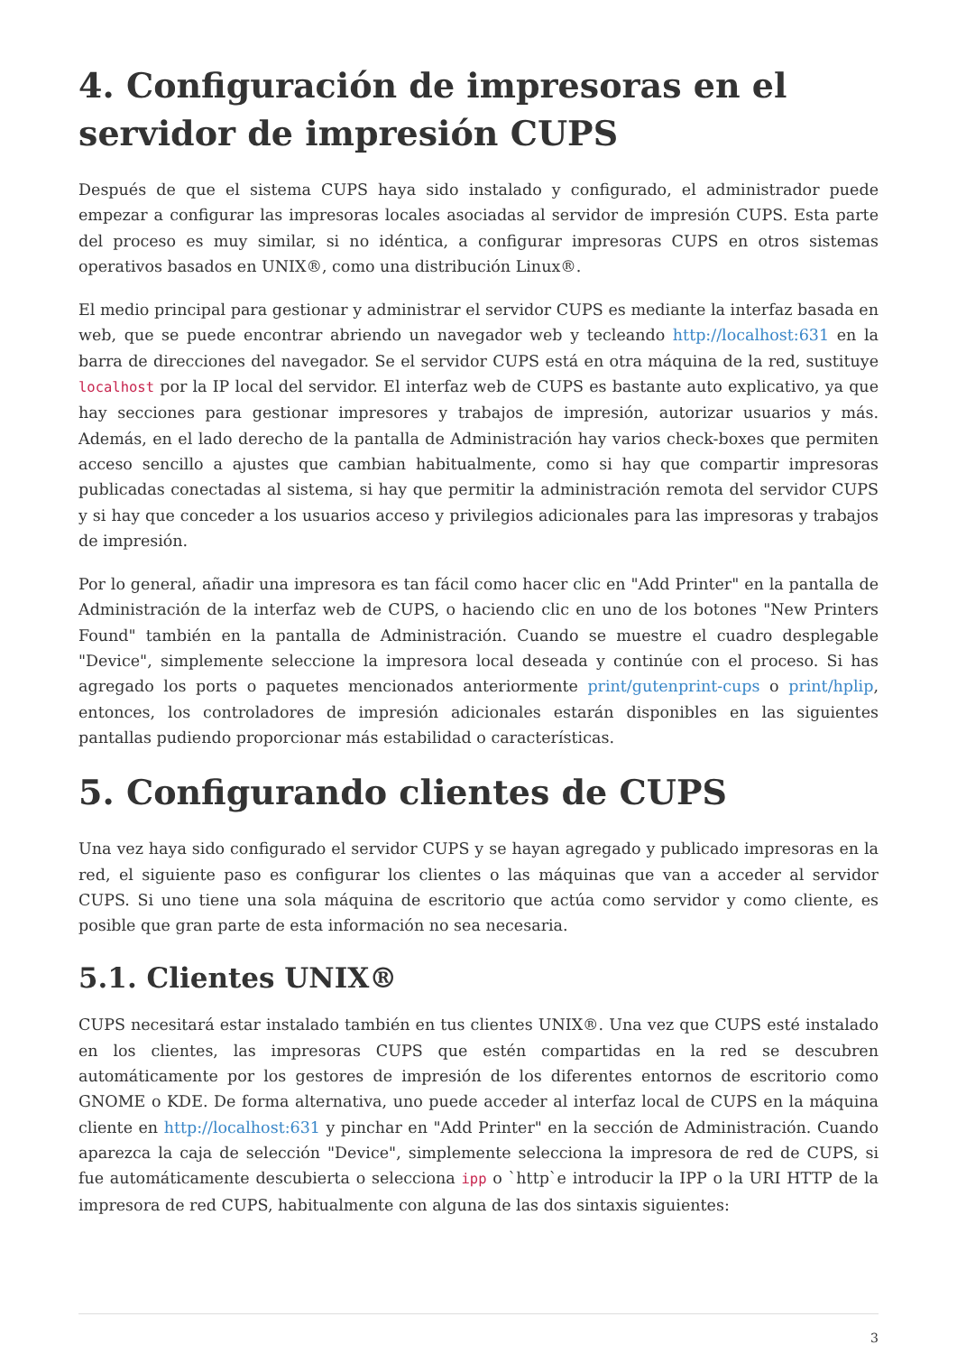4. Configuración de impresoras en el servidor de impresión CUPS
Después de que el sistema CUPS haya sido instalado y configurado, el administrador puede empezar a configurar las impresoras locales asociadas al servidor de impresión CUPS. Esta parte del proceso es muy similar, si no idéntica, a configurar impresoras CUPS en otros sistemas operativos basados en UNIX®, como una distribución Linux®.
El medio principal para gestionar y administrar el servidor CUPS es mediante la interfaz basada en web, que se puede encontrar abriendo un navegador web y tecleando http://localhost:631 en la barra de direcciones del navegador. Se el servidor CUPS está en otra máquina de la red, sustituye localhost por la IP local del servidor. El interfaz web de CUPS es bastante auto explicativo, ya que hay secciones para gestionar impresores y trabajos de impresión, autorizar usuarios y más. Además, en el lado derecho de la pantalla de Administración hay varios check-boxes que permiten acceso sencillo a ajustes que cambian habitualmente, como si hay que compartir impresoras publicadas conectadas al sistema, si hay que permitir la administración remota del servidor CUPS y si hay que conceder a los usuarios acceso y privilegios adicionales para las impresoras y trabajos de impresión.
Por lo general, añadir una impresora es tan fácil como hacer clic en "Add Printer" en la pantalla de Administración de la interfaz web de CUPS, o haciendo clic en uno de los botones "New Printers Found" también en la pantalla de Administración. Cuando se muestre el cuadro desplegable "Device", simplemente seleccione la impresora local deseada y continúe con el proceso. Si has agregado los ports o paquetes mencionados anteriormente print/gutenprint-cups o print/hplip, entonces, los controladores de impresión adicionales estarán disponibles en las siguientes pantallas pudiendo proporcionar más estabilidad o características.
5. Configurando clientes de CUPS
Una vez haya sido configurado el servidor CUPS y se hayan agregado y publicado impresoras en la red, el siguiente paso es configurar los clientes o las máquinas que van a acceder al servidor CUPS. Si uno tiene una sola máquina de escritorio que actúa como servidor y como cliente, es posible que gran parte de esta información no sea necesaria.
5.1. Clientes UNIX®
CUPS necesitará estar instalado también en tus clientes UNIX®. Una vez que CUPS esté instalado en los clientes, las impresoras CUPS que estén compartidas en la red se descubren automáticamente por los gestores de impresión de los diferentes entornos de escritorio como GNOME o KDE. De forma alternativa, uno puede acceder al interfaz local de CUPS en la máquina cliente en http://localhost:631 y pinchar en "Add Printer" en la sección de Administración. Cuando aparezca la caja de selección "Device", simplemente selecciona la impresora de red de CUPS, si fue automáticamente descubierta o selecciona ipp o `http`e introducir la IPP o la URI HTTP de la impresora de red CUPS, habitualmente con alguna de las dos sintaxis siguientes:
3